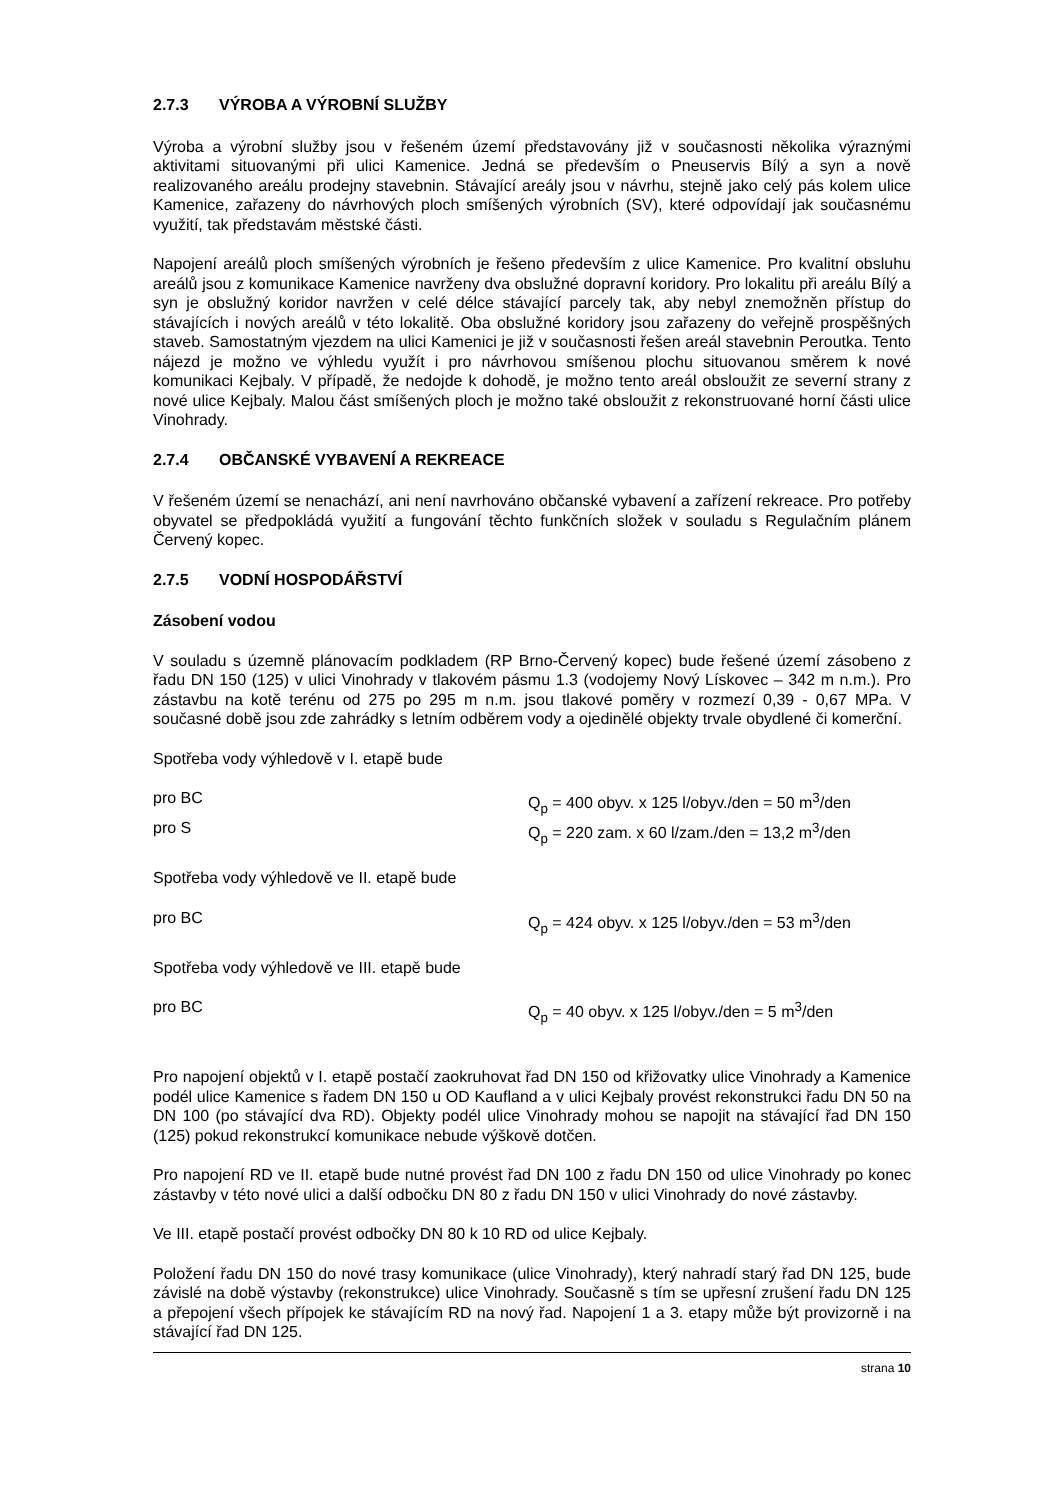2.7.3 VÝROBA A VÝROBNÍ SLUŽBY
Výroba a výrobní služby jsou v řešeném území představovány již v současnosti několika výraznými aktivitami situovanými při ulici Kamenice. Jedná se především o Pneuservis Bílý a syn a nově realizovaného areálu prodejny stavebnin. Stávající areály jsou v návrhu, stejně jako celý pás kolem ulice Kamenice, zařazeny do návrhových ploch smíšených výrobních (SV), které odpovídají jak současnému využití, tak představám městské části.
Napojení areálů ploch smíšených výrobních je řešeno především z ulice Kamenice. Pro kvalitní obsluhu areálů jsou z komunikace Kamenice navrženy dva obslužné dopravní koridory. Pro lokalitu při areálu Bílý a syn je obslužný koridor navržen v celé délce stávající parcely tak, aby nebyl znemožněn přístup do stávajících i nových areálů v této lokalitě. Oba obslužné koridory jsou zařazeny do veřejně prospěšných staveb. Samostatným vjezdem na ulici Kamenici je již v současnosti řešen areál stavebnin Peroutka. Tento nájezd je možno ve výhledu využít i pro návrhovou smíšenou plochu situovanou směrem k nové komunikaci Kejbaly. V případě, že nedojde k dohodě, je možno tento areál obsloužit ze severní strany z nové ulice Kejbaly. Malou část smíšených ploch je možno také obsloužit z rekonstruované horní části ulice Vinohrady.
2.7.4 OBČANSKÉ VYBAVENÍ A REKREACE
V řešeném území se nenachází, ani není navrhováno občanské vybavení a zařízení rekreace. Pro potřeby obyvatel se předpokládá využití a fungování těchto funkčních složek v souladu s Regulačním plánem Červený kopec.
2.7.5 VODNÍ HOSPODÁŘSTVÍ
Zásobení vodou
V souladu s územně plánovacím podkladem (RP Brno-Červený kopec) bude řešené území zásobeno z řadu DN 150 (125) v ulici Vinohrady v tlakovém pásmu 1.3 (vodojemy Nový Lískovec – 342 m n.m.). Pro zástavbu na kotě terénu od 275 po 295 m n.m. jsou tlakové poměry v rozmezí 0,39 - 0,67 MPa. V současné době jsou zde zahrádky s letním odběrem vody a ojedinělé objekty trvale obydlené či komerční.
Spotřeba vody výhledově v I. etapě bude
pro BC Q<sub>p</sub> = 400 obyv. x 125 l/obyv./den = 50 m<sup>3</sup>/den
pro S Q<sub>p</sub> = 220 zam. x 60 l/zam./den = 13,2 m<sup>3</sup>/den
Spotřeba vody výhledově ve II. etapě bude
pro BC Q<sub>p</sub> = 424 obyv. x 125 l/obyv./den = 53 m<sup>3</sup>/den
Spotřeba vody výhledově ve III. etapě bude
pro BC Q<sub>p</sub> = 40 obyv. x 125 l/obyv./den = 5 m<sup>3</sup>/den
Pro napojení objektů v I. etapě postačí zaokruhovat řad DN 150 od křižovatky ulice Vinohrady a Kamenice podél ulice Kamenice s řadem DN 150 u OD Kaufland a v ulici Kejbaly provést rekonstrukci řadu DN 50 na DN 100 (po stávající dva RD). Objekty podél ulice Vinohrady mohou se napojit na stávající řad DN 150 (125) pokud rekonstrukcí komunikace nebude výškově dotčen.
Pro napojení RD ve II. etapě bude nutné provést řad DN 100 z řadu DN 150 od ulice Vinohrady po konec zástavby v této nové ulici a další odbočku DN 80 z řadu DN 150 v ulici Vinohrady do nové zástavby.
Ve III. etapě postačí provést odbočky DN 80 k 10 RD od ulice Kejbaly.
Položení řadu DN 150 do nové trasy komunikace (ulice Vinohrady), který nahradí starý řad DN 125, bude závislé na době výstavby (rekonstrukce) ulice Vinohrady. Současně s tím se upřesní zrušení řadu DN 125 a přepojení všech přípojek ke stávajícím RD na nový řad. Napojení 1 a 3. etapy může být provizorně i na stávající řad DN 125.
strana 10